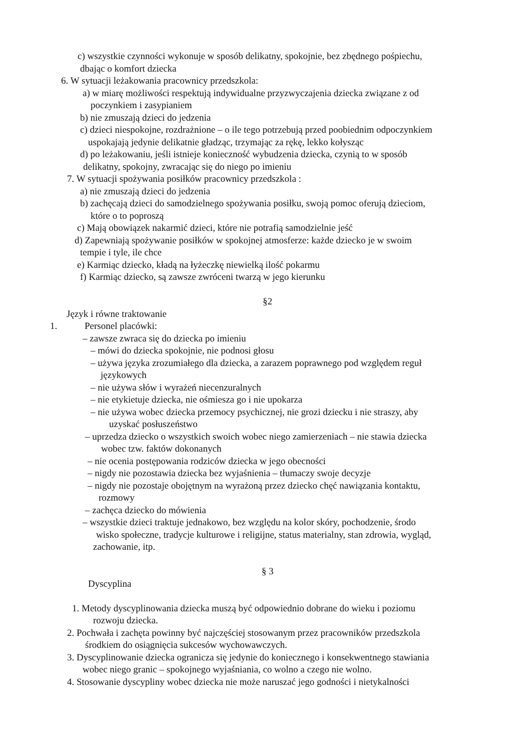c) wszystkie czynności wykonuje w sposób delikatny, spokojnie, bez zbędnego pośpiechu,
dbając o komfort dziecka
6. W sytuacji leżakowania pracownicy przedszkola:
a) w miarę możliwości respektują indywidualne przyzwyczajenia dziecka związane z od
poczynkiem i zasypianiem
b) nie zmuszają dzieci do jedzenia
c) dzieci niespokojne, rozdrażnione – o ile tego potrzebują przed poobiednim odpoczynkiem
uspokajają jedynie delikatnie gładząc, trzymając za rękę, lekko kołysząc
d) po leżakowaniu, jeśli istnieje konieczność wybudzenia dziecka, czynią to w sposób
delikatny, spokojny, zwracając się do niego po imieniu
7. W sytuacji spożywania posiłków pracownicy przedszkola :
a) nie zmuszają dzieci do jedzenia
b) zachęcają dzieci do samodzielnego spożywania posiłku, swoją pomoc oferują dzieciom,
które o to poproszą
c) Mają obowiązek nakarmić dzieci, które nie potrafią samodzielnie jeść
d) Zapewniają spożywanie posiłków w spokojnej atmosferze: każde dziecko je w swoim
tempie i tyle, ile chce
e) Karmiąc dziecko, kładą na łyżeczkę niewielką ilość pokarmu
f) Karmiąc dziecko, są zawsze zwróceni twarzą w jego kierunku
§2
Język i równe traktowanie
1. Personel placówki:
– zawsze zwraca się do dziecka po imieniu
– mówi do dziecka spokojnie, nie podnosi głosu
– używa języka zrozumiałego dla dziecka, a zarazem poprawnego pod względem reguł
językowych
– nie używa słów i wyrażeń niecenzuralnych
– nie etykietuje dziecka, nie ośmiesza go i nie upokarza
– nie używa wobec dziecka przemocy psychicznej, nie grozi dziecku i nie straszy, aby
uzyskać posłuszeństwo
– uprzedza dziecko o wszystkich swoich wobec niego zamierzeniach – nie stawia dziecka
wobec tzw. faktów dokonanych
– nie ocenia postępowania rodziców dziecka w jego obecności
– nigdy nie pozostawia dziecka bez wyjaśnienia – tłumaczy swoje decyzje
– nigdy nie pozostaje obojętnym na wyrażoną przez dziecko chęć nawiązania kontaktu,
rozmowy
– zachęca dziecko do mówienia
– wszystkie dzieci traktuje jednakowo, bez względu na kolor skóry, pochodzenie, środo
wisko społeczne, tradycje kulturowe i religijne, status materialny, stan zdrowia, wygląd,
zachowanie, itp.
§ 3
Dyscyplina
1. Metody dyscyplinowania dziecka muszą być odpowiednio dobrane do wieku i poziomu
rozwoju dziecka.
2. Pochwała i zachęta powinny być najczęściej stosowanym przez pracowników przedszkola
środkiem do osiągnięcia sukcesów wychowawczych.
3. Dyscyplinowanie dziecka ogranicza się jedynie do koniecznego i konsekwentnego stawiania
wobec niego granic – spokojnego wyjaśniania, co wolno a czego nie wolno.
4. Stosowanie dyscypliny wobec dziecka nie może naruszać jego godności i nietykalności